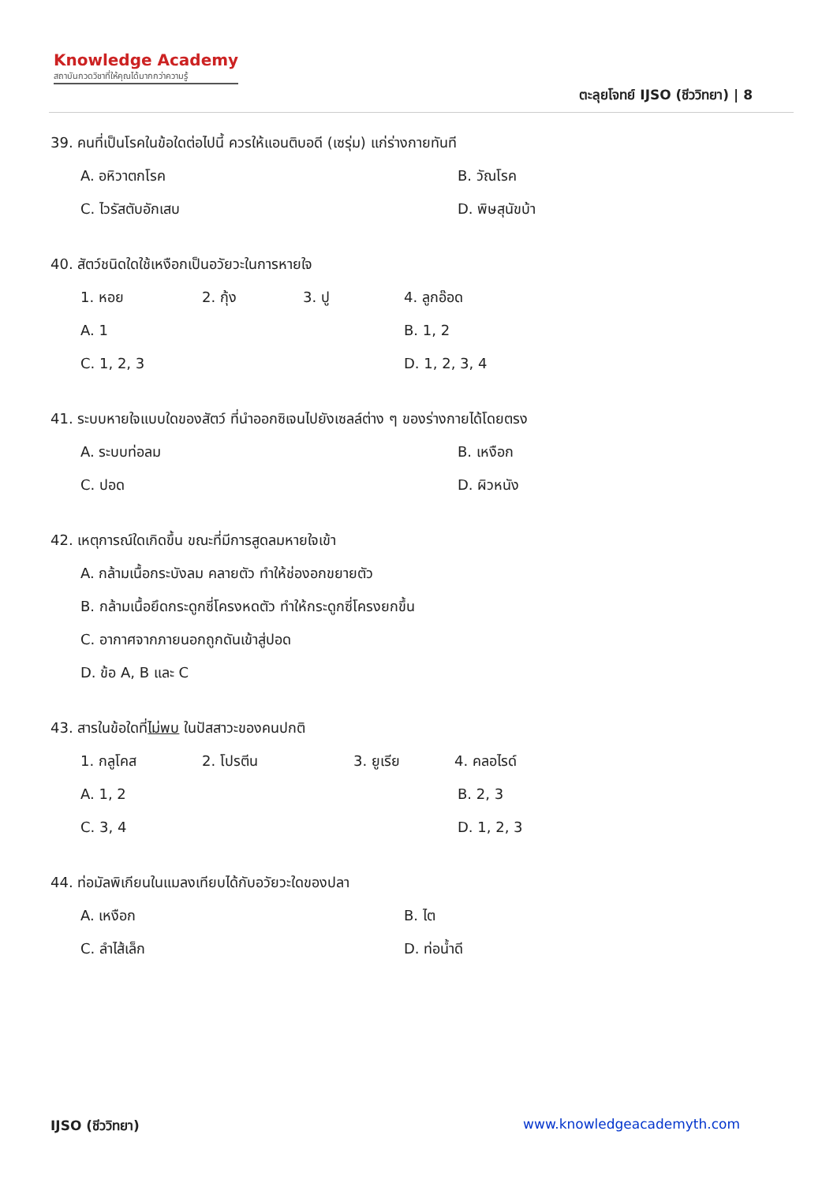Knowledge Academy
สถาบันกวดวิชาที่ให้คุณได้มากกว่าความรู้
ตะลุยโจทย์ IJSO (ชีววิทยา) | 8
39. คนที่เป็นโรคในข้อใดต่อไปนี้ ควรให้แอนติบอดี (เซรุ่ม) แก่ร่างกายทันที
A. อหิวาตกโรค B. วัณโรค
C. ไวรัสตับอักเสบ D. พิษสุนัขบ้า
40. สัตว์ชนิดใดใช้เหงือกเป็นอวัยวะในการหายใจ
1. หอย 2. กุ้ง 3. ปู 4. ลูกอ๊อด
A. 1 B. 1, 2
C. 1, 2, 3 D. 1, 2, 3, 4
41. ระบบหายใจแบบใดของสัตว์ ที่นำออกซิเจนไปยังเซลล์ต่าง ๆ ของร่างกายได้โดยตรง
A. ระบบท่อลม B. เหงือก
C. ปอด D. ผิวหนัง
42. เหตุการณ์ใดเกิดขึ้น ขณะที่มีการสูดลมหายใจเข้า
A. กล้ามเนื้อกระบังลม คลายตัว ทำให้ช่องอกขยายตัว
B. กล้ามเนื้อยึดกระดูกซี่โครงหดตัว ทำให้กระดูกซี่โครงยกขึ้น
C. อากาศจากภายนอกถูกดันเข้าสู่ปอด
D. ข้อ A, B และ C
43. สารในข้อใดที่ไม่พบ ในปัสสาวะของคนปกติ
1. กลูโคส 2. โปรตีน 3. ยูเรีย 4. คลอไรด์
A. 1, 2 B. 2, 3
C. 3, 4 D. 1, 2, 3
44. ท่อมัลพิเกียนในแมลงเทียบได้กับอวัยวะใดของปลา
A. เหงือก B. ไต
C. ลำไส้เล็ก D. ท่อน้ำดี
IJSO (ชีววิทยา) www.knowledgeacademyth.com